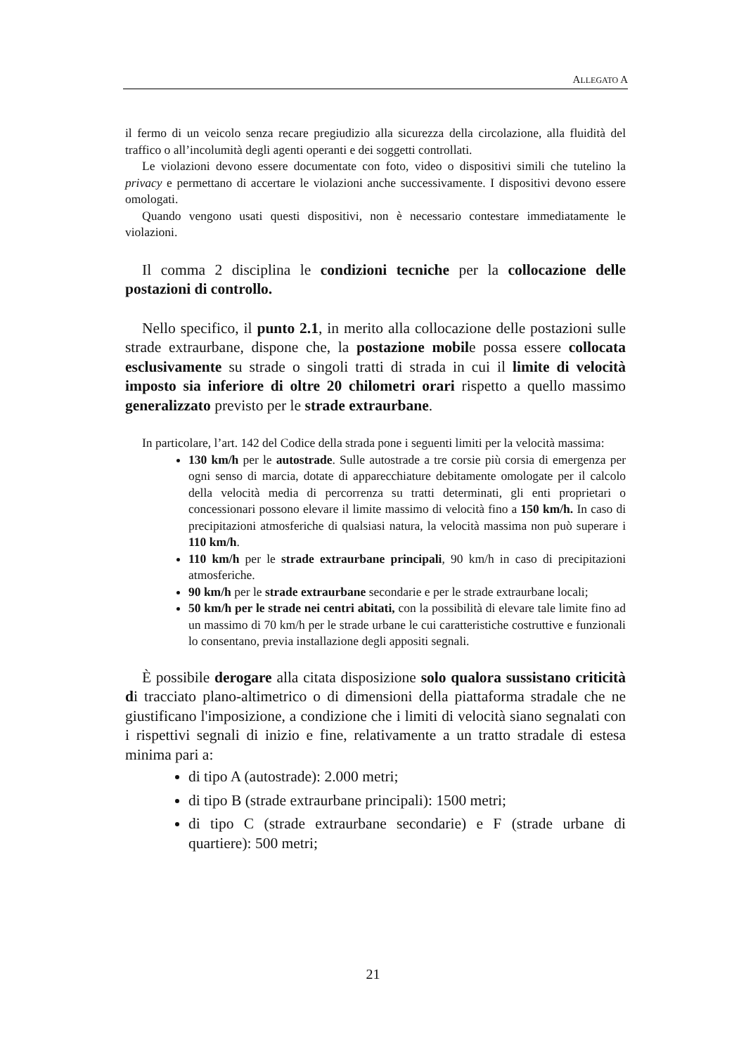ALLEGATO A
il fermo di un veicolo senza recare pregiudizio alla sicurezza della circolazione, alla fluidità del traffico o all’incolumità degli agenti operanti e dei soggetti controllati.
Le violazioni devono essere documentate con foto, video o dispositivi simili che tutelino la privacy e permettano di accertare le violazioni anche successivamente. I dispositivi devono essere omologati.
Quando vengono usati questi dispositivi, non è necessario contestare immediatamente le violazioni.
Il comma 2 disciplina le condizioni tecniche per la collocazione delle postazioni di controllo.
Nello specifico, il punto 2.1, in merito alla collocazione delle postazioni sulle strade extraurbane, dispone che, la postazione mobile possa essere collocata esclusivamente su strade o singoli tratti di strada in cui il limite di velocità imposto sia inferiore di oltre 20 chilometri orari rispetto a quello massimo generalizzato previsto per le strade extraurbane.
In particolare, l’art. 142 del Codice della strada pone i seguenti limiti per la velocità massima:
130 km/h per le autostrade. Sulle autostrade a tre corsie più corsia di emergenza per ogni senso di marcia, dotate di apparecchiature debitamente omologate per il calcolo della velocità media di percorrenza su tratti determinati, gli enti proprietari o concessionari possono elevare il limite massimo di velocità fino a 150 km/h. In caso di precipitazioni atmosferiche di qualsiasi natura, la velocità massima non può superare i 110 km/h.
110 km/h per le strade extraurbane principali, 90 km/h in caso di precipitazioni atmosferiche.
90 km/h per le strade extraurbane secondarie e per le strade extraurbane locali;
50 km/h per le strade nei centri abitati, con la possibilità di elevare tale limite fino ad un massimo di 70 km/h per le strade urbane le cui caratteristiche costruttive e funzionali lo consentano, previa installazione degli appositi segnali.
È possibile derogare alla citata disposizione solo qualora sussistano criticità di tracciato plano-altimetrico o di dimensioni della piattaforma stradale che ne giustificano l'imposizione, a condizione che i limiti di velocità siano segnalati con i rispettivi segnali di inizio e fine, relativamente a un tratto stradale di estesa minima pari a:
di tipo A (autostrade): 2.000 metri;
di tipo B (strade extraurbane principali): 1500 metri;
di tipo C (strade extraurbane secondarie) e F (strade urbane di quartiere): 500 metri;
21